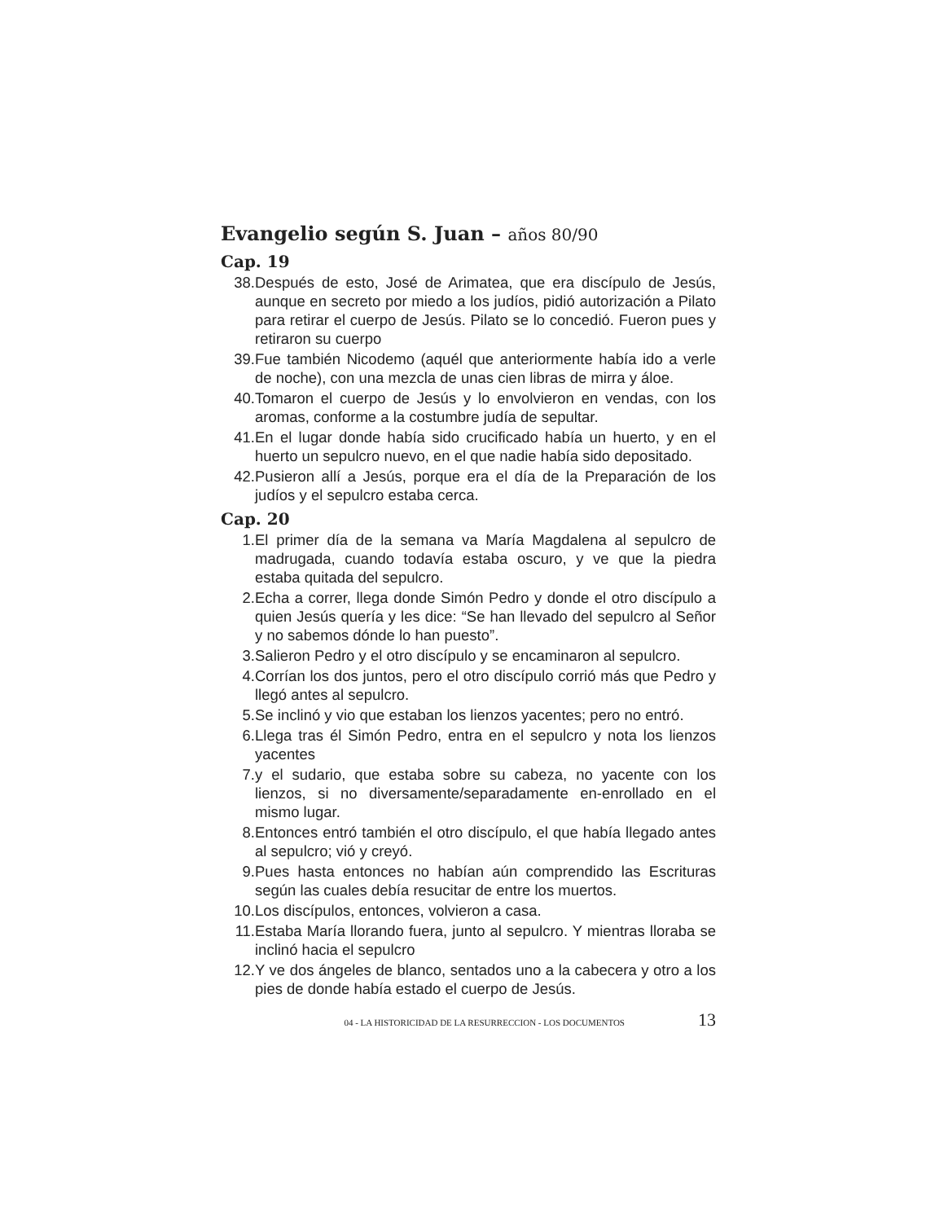Evangelio según S. Juan – años 80/90
Cap. 19
38. Después de esto, José de Arimatea, que era discípulo de Jesús, aunque en secreto por miedo a los judíos, pidió autorización a Pilato para retirar el cuerpo de Jesús. Pilato se lo concedió. Fueron pues y retiraron su cuerpo
39. Fue también Nicodemo (aquél que anteriormente había ido a verle de noche), con una mezcla de unas cien libras de mirra y áloe.
40. Tomaron el cuerpo de Jesús y lo envolvieron en vendas, con los aromas, conforme a la costumbre judía de sepultar.
41. En el lugar donde había sido crucificado había un huerto, y en el huerto un sepulcro nuevo, en el que nadie había sido depositado.
42. Pusieron allí a Jesús, porque era el día de la Preparación de los judíos y el sepulcro estaba cerca.
Cap. 20
1. El primer día de la semana va María Magdalena al sepulcro de madrugada, cuando todavía estaba oscuro, y ve que la piedra estaba quitada del sepulcro.
2. Echa a correr, llega donde Simón Pedro y donde el otro discípulo a quien Jesús quería y les dice: “Se han llevado del sepulcro al Señor y no sabemos dónde lo han puesto”.
3. Salieron Pedro y el otro discípulo y se encaminaron al sepulcro.
4. Corrían los dos juntos, pero el otro discípulo corrió más que Pedro y llegó antes al sepulcro.
5. Se inclinó y vio que estaban los lienzos yacentes; pero no entró.
6. Llega tras él Simón Pedro, entra en el sepulcro y nota los lienzos yacentes
7. y el sudario, que estaba sobre su cabeza, no yacente con los lienzos, si no diversamente/separadamente en-enrollado en el mismo lugar.
8. Entonces entró también el otro discípulo, el que había llegado antes al sepulcro; vió y creyó.
9. Pues hasta entonces no habían aún comprendido las Escrituras según las cuales debía resucitar de entre los muertos.
10. Los discípulos, entonces, volvieron a casa.
11. Estaba María llorando fuera, junto al sepulcro. Y mientras lloraba se inclinó hacia el sepulcro
12. Y ve dos ángeles de blanco, sentados uno a la cabecera y otro a los pies de donde había estado el cuerpo de Jesús.
04 - LA HISTORICIDAD DE LA RESURRECCION - LOS DOCUMENTOS 13